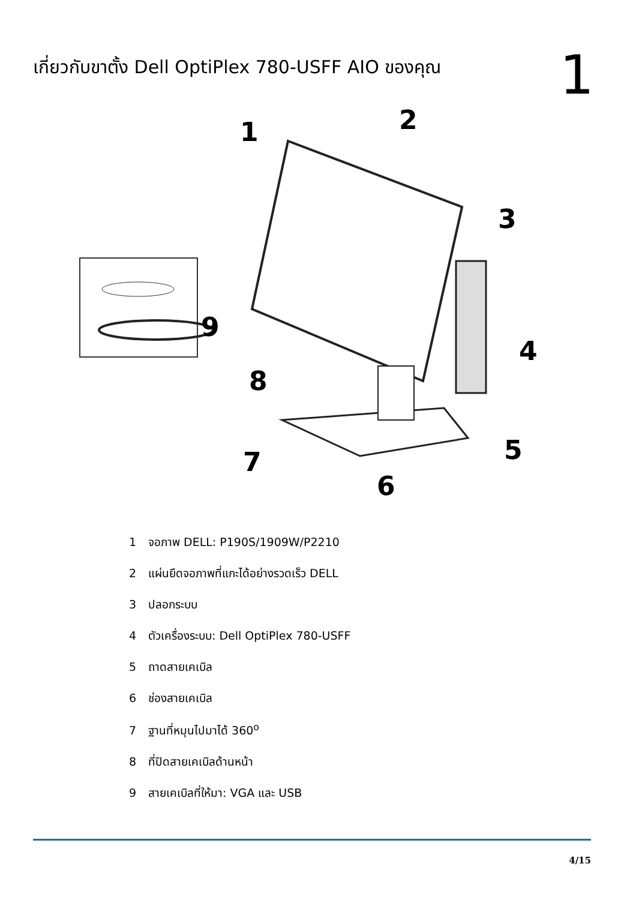เกี่ยวกับขาตั้ง Dell OptiPlex 780-USFF AIO ของคุณ
1
1
2
3
4
5
6
7
8
9
1 จอภาพ DELL: P190S/1909W/P2210
2 แผ่นยึดจอภาพที่แกะได้อย่างรวดเร็ว DELL
3 ปลอกระบบ
4 ตัวเครื่องระบบ: Dell OptiPlex 780-USFF
5 ถาดสายเคเบิล
6 ช่องสายเคเบิล
7 ฐานที่หมุนไปมาได้ 360<sup>o</sup>
8 ที่ปิดสายเคเบิลด้านหน้า
9 สายเคเบิลที่ให้มา: VGA และ USB
4/15